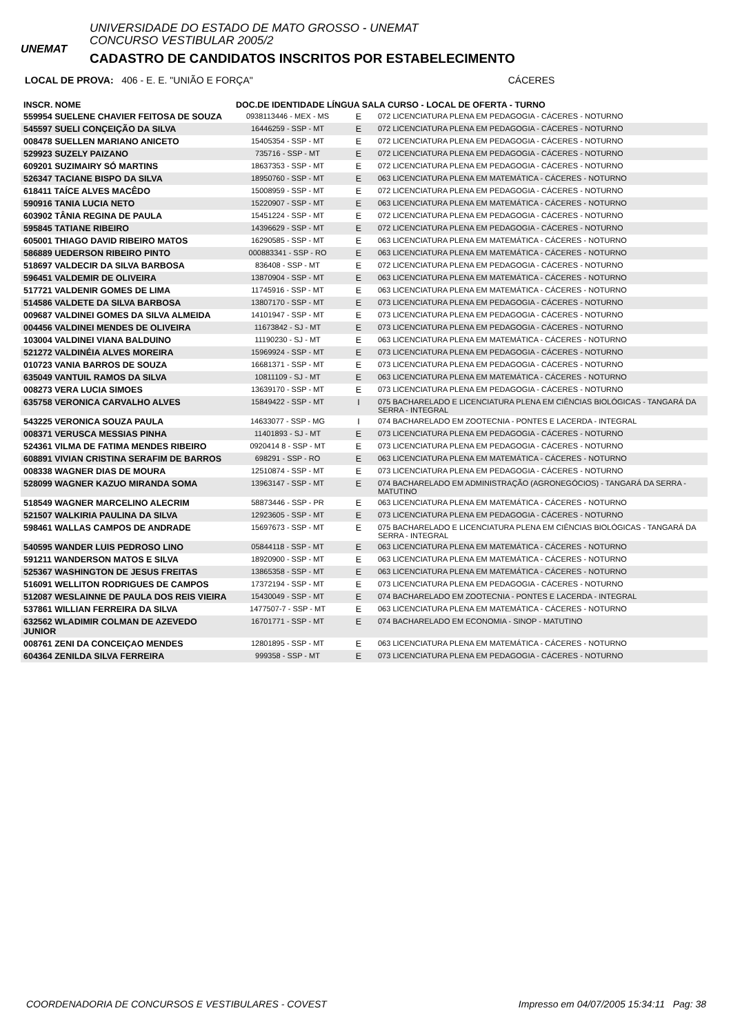UNEMAT
UNIVERSIDADE DO ESTADO DE MATO GROSSO - UNEMAT
CONCURSO VESTIBULAR 2005/2
CADASTRO DE CANDIDATOS INSCRITOS POR ESTABELECIMENTO
LOCAL DE PROVA: 406 - E. E. "UNIÃO E FORÇA" CÁCERES
| INSCR. NOME | DOC.DE IDENTIDADE LÍNGUA SALA CURSO - LOCAL DE OFERTA - TURNO | | |
| --- | --- | --- | --- |
| 559954 SUELENE CHAVIER FEITOSA DE SOUZA | 0938113446 - MEX - MS | E | 072 LICENCIATURA PLENA EM PEDAGOGIA - CÁCERES - NOTURNO |
| 545597 SUELI CONÇEIÇÃO DA SILVA | 16446259 - SSP - MT | E | 072 LICENCIATURA PLENA EM PEDAGOGIA - CÁCERES - NOTURNO |
| 008478 SUELLEN MARIANO ANICETO | 15405354 - SSP - MT | E | 072 LICENCIATURA PLENA EM PEDAGOGIA - CÁCERES - NOTURNO |
| 529923 SUZELY PAIZANO | 735716 - SSP - MT | E | 072 LICENCIATURA PLENA EM PEDAGOGIA - CÁCERES - NOTURNO |
| 609201 SUZIMAIRY SÓ MARTINS | 18637353 - SSP - MT | E | 072 LICENCIATURA PLENA EM PEDAGOGIA - CÁCERES - NOTURNO |
| 526347 TACIANE BISPO DA SILVA | 18950760 - SSP - MT | E | 063 LICENCIATURA PLENA EM MATEMÁTICA - CÁCERES - NOTURNO |
| 618411 TAÍCE ALVES MACÊDO | 15008959 - SSP - MT | E | 072 LICENCIATURA PLENA EM PEDAGOGIA - CÁCERES - NOTURNO |
| 590916 TANIA LUCIA NETO | 15220907 - SSP - MT | E | 063 LICENCIATURA PLENA EM MATEMÁTICA - CÁCERES - NOTURNO |
| 603902 TÂNIA REGINA DE PAULA | 15451224 - SSP - MT | E | 072 LICENCIATURA PLENA EM PEDAGOGIA - CÁCERES - NOTURNO |
| 595845 TATIANE RIBEIRO | 14396629 - SSP - MT | E | 072 LICENCIATURA PLENA EM PEDAGOGIA - CÁCERES - NOTURNO |
| 605001 THIAGO DAVID RIBEIRO MATOS | 16290585 - SSP - MT | E | 063 LICENCIATURA PLENA EM MATEMÁTICA - CÁCERES - NOTURNO |
| 586889 UEDERSON RIBEIRO PINTO | 000883341 - SSP - RO | E | 063 LICENCIATURA PLENA EM MATEMÁTICA - CÁCERES - NOTURNO |
| 518697 VALDECIR DA SILVA BARBOSA | 836408 - SSP - MT | E | 072 LICENCIATURA PLENA EM PEDAGOGIA - CÁCERES - NOTURNO |
| 596451 VALDEMIR DE OLIVEIRA | 13870904 - SSP - MT | E | 063 LICENCIATURA PLENA EM MATEMÁTICA - CÁCERES - NOTURNO |
| 517721 VALDENIR GOMES DE LIMA | 11745916 - SSP - MT | E | 063 LICENCIATURA PLENA EM MATEMÁTICA - CÁCERES - NOTURNO |
| 514586 VALDETE DA SILVA BARBOSA | 13807170 - SSP - MT | E | 073 LICENCIATURA PLENA EM PEDAGOGIA - CÁCERES - NOTURNO |
| 009687 VALDINEI GOMES DA SILVA ALMEIDA | 14101947 - SSP - MT | E | 073 LICENCIATURA PLENA EM PEDAGOGIA - CÁCERES - NOTURNO |
| 004456 VALDINEI MENDES DE OLIVEIRA | 11673842 - SJ - MT | E | 073 LICENCIATURA PLENA EM PEDAGOGIA - CÁCERES - NOTURNO |
| 103004 VALDINEI VIANA BALDUINO | 11190230 - SJ - MT | E | 063 LICENCIATURA PLENA EM MATEMÁTICA - CÁCERES - NOTURNO |
| 521272 VALDINÉIA ALVES MOREIRA | 15969924 - SSP - MT | E | 073 LICENCIATURA PLENA EM PEDAGOGIA - CÁCERES - NOTURNO |
| 010723 VANIA BARROS DE SOUZA | 16681371 - SSP - MT | E | 073 LICENCIATURA PLENA EM PEDAGOGIA - CÁCERES - NOTURNO |
| 635049 VANTUIL RAMOS DA SILVA | 10811109 - SJ - MT | E | 063 LICENCIATURA PLENA EM MATEMÁTICA - CÁCERES - NOTURNO |
| 008273 VERA LUCIA SIMOES | 13639170 - SSP - MT | E | 073 LICENCIATURA PLENA EM PEDAGOGIA - CÁCERES - NOTURNO |
| 635758 VERONICA CARVALHO ALVES | 15849422 - SSP - MT | I | 075 BACHARELADO E LICENCIATURA PLENA EM CIÊNCIAS BIOLÓGICAS - TANGARÁ DA SERRA - INTEGRAL |
| 543225 VERONICA SOUZA PAULA | 14633077 - SSP - MG | I | 074 BACHARELADO EM ZOOTECNIA - PONTES E LACERDA - INTEGRAL |
| 008371 VERUSCA MESSIAS PINHA | 11401893 - SJ - MT | E | 073 LICENCIATURA PLENA EM PEDAGOGIA - CÁCERES - NOTURNO |
| 524361 VILMA DE FATIMA MENDES RIBEIRO | 0920414 8 - SSP - MT | E | 073 LICENCIATURA PLENA EM PEDAGOGIA - CÁCERES - NOTURNO |
| 608891 VIVIAN CRISTINA SERAFIM DE BARROS | 698291 - SSP - RO | E | 063 LICENCIATURA PLENA EM MATEMÁTICA - CÁCERES - NOTURNO |
| 008338 WAGNER DIAS DE MOURA | 12510874 - SSP - MT | E | 073 LICENCIATURA PLENA EM PEDAGOGIA - CÁCERES - NOTURNO |
| 528099 WAGNER KAZUO MIRANDA SOMA | 13963147 - SSP - MT | E | 074 BACHARELADO EM ADMINISTRAÇÃO (AGRONEGÓCIOS) - TANGARÁ DA SERRA - MATUTINO |
| 518549 WAGNER MARCELINO ALECRIM | 58873446 - SSP - PR | E | 063 LICENCIATURA PLENA EM MATEMÁTICA - CÁCERES - NOTURNO |
| 521507 WALKIRIA PAULINA DA SILVA | 12923605 - SSP - MT | E | 073 LICENCIATURA PLENA EM PEDAGOGIA - CÁCERES - NOTURNO |
| 598461 WALLAS CAMPOS DE ANDRADE | 15697673 - SSP - MT | E | 075 BACHARELADO E LICENCIATURA PLENA EM CIÊNCIAS BIOLÓGICAS - TANGARÁ DA SERRA - INTEGRAL |
| 540595 WANDER LUIS PEDROSO LINO | 05844118 - SSP - MT | E | 063 LICENCIATURA PLENA EM MATEMÁTICA - CÁCERES - NOTURNO |
| 591211 WANDERSON MATOS E SILVA | 18920900 - SSP - MT | E | 063 LICENCIATURA PLENA EM MATEMÁTICA - CÁCERES - NOTURNO |
| 525367 WASHINGTON DE JESUS FREITAS | 13865358 - SSP - MT | E | 063 LICENCIATURA PLENA EM MATEMÁTICA - CÁCERES - NOTURNO |
| 516091 WELLITON RODRIGUES DE CAMPOS | 17372194 - SSP - MT | E | 073 LICENCIATURA PLENA EM PEDAGOGIA - CÁCERES - NOTURNO |
| 512087 WESLAINNE DE PAULA DOS REIS VIEIRA | 15430049 - SSP - MT | E | 074 BACHARELADO EM ZOOTECNIA - PONTES E LACERDA - INTEGRAL |
| 537861 WILLIAN FERREIRA DA SILVA | 1477507-7 - SSP - MT | E | 063 LICENCIATURA PLENA EM MATEMÁTICA - CÁCERES - NOTURNO |
| 632562 WLADIMIR COLMAN DE AZEVEDO JUNIOR | 16701771 - SSP - MT | E | 074 BACHARELADO EM ECONOMIA - SINOP - MATUTINO |
| 008761 ZENI DA CONCEIÇAO MENDES | 12801895 - SSP - MT | E | 063 LICENCIATURA PLENA EM MATEMÁTICA - CÁCERES - NOTURNO |
| 604364 ZENILDA SILVA FERREIRA | 999358 - SSP - MT | E | 073 LICENCIATURA PLENA EM PEDAGOGIA - CÁCERES - NOTURNO |
COORDENADORIA DE CONCURSOS E VESTIBULARES - COVEST Impresso em 04/07/2005 15:34:11 Pag: 38